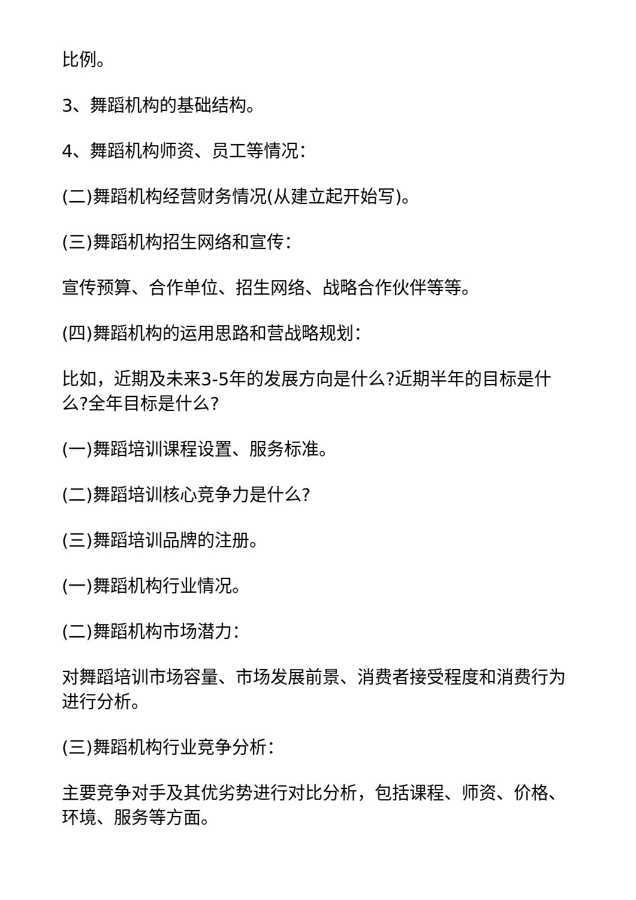比例。
3、舞蹈机构的基础结构。
4、舞蹈机构师资、员工等情况：
(二)舞蹈机构经营财务情况(从建立起开始写)。
(三)舞蹈机构招生网络和宣传：
宣传预算、合作单位、招生网络、战略合作伙伴等等。
(四)舞蹈机构的运用思路和营战略规划：
比如，近期及未来3-5年的发展方向是什么?近期半年的目标是什么?全年目标是什么?
(一)舞蹈培训课程设置、服务标准。
(二)舞蹈培训核心竞争力是什么?
(三)舞蹈培训品牌的注册。
(一)舞蹈机构行业情况。
(二)舞蹈机构市场潜力：
对舞蹈培训市场容量、市场发展前景、消费者接受程度和消费行为进行分析。
(三)舞蹈机构行业竞争分析：
主要竞争对手及其优劣势进行对比分析，包括课程、师资、价格、环境、服务等方面。